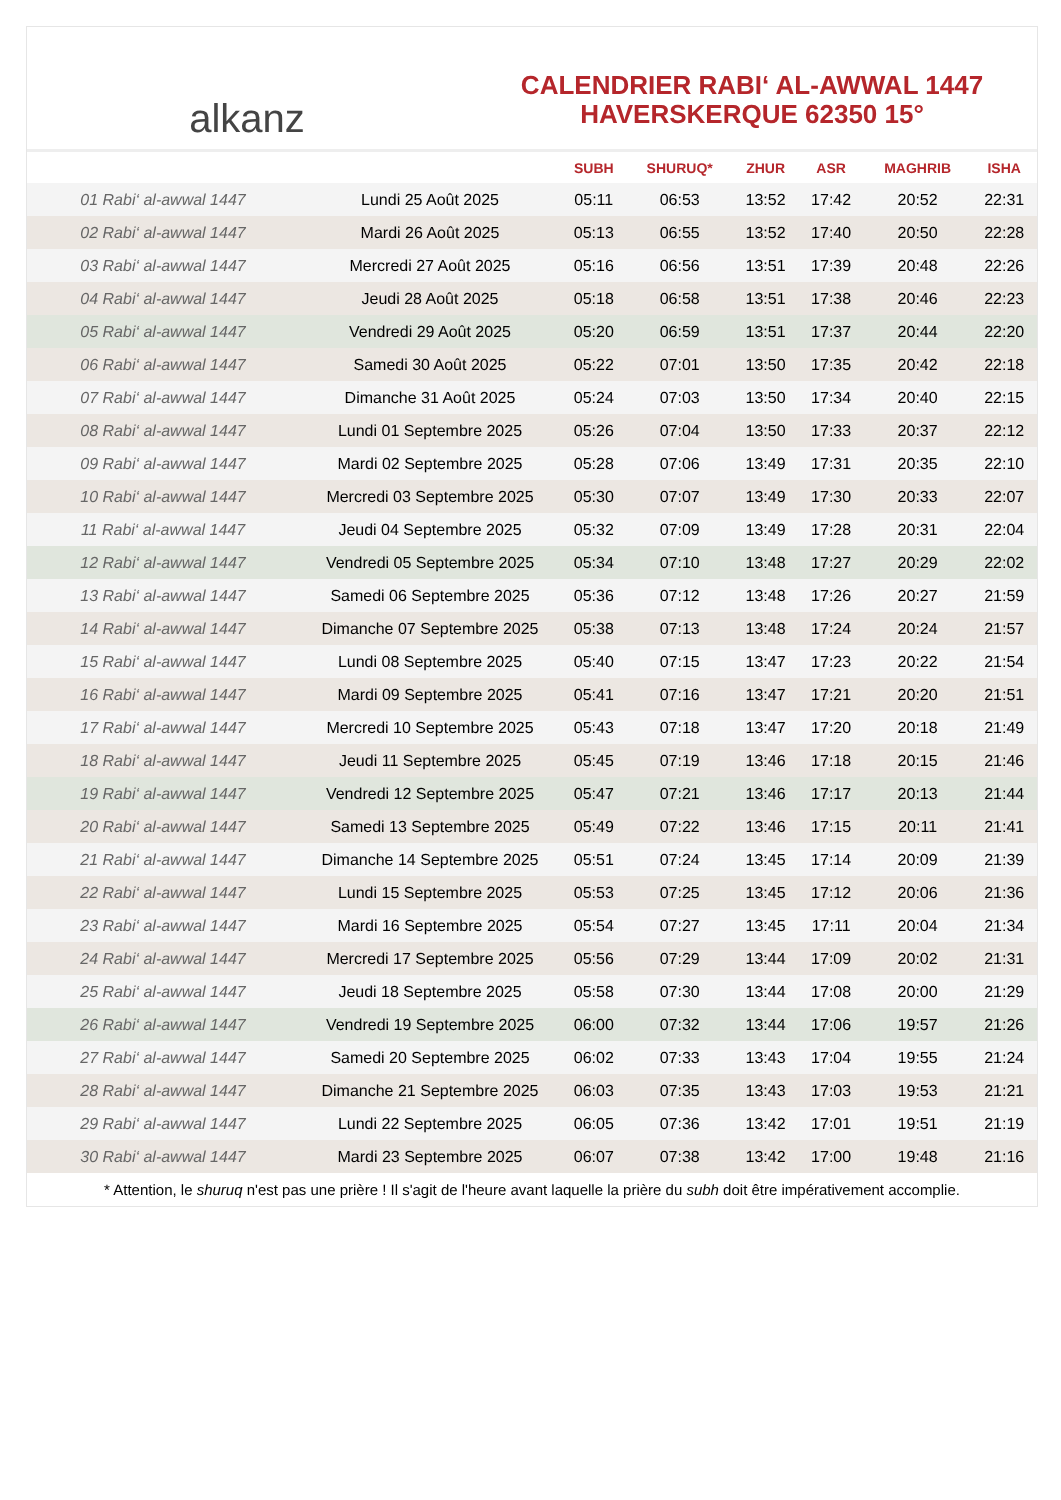alkanz
CALENDRIER RABI‘ AL-AWWAL 1447
HAVERSKERQUE 62350 15°
| | | SUBH | SHURUQ* | ZHUR | ASR | MAGHRIB | ISHA |
| --- | --- | --- | --- | --- | --- | --- | --- |
| 01 Rabi‘ al-awwal 1447 | Lundi 25 Août 2025 | 05:11 | 06:53 | 13:52 | 17:42 | 20:52 | 22:31 |
| 02 Rabi‘ al-awwal 1447 | Mardi 26 Août 2025 | 05:13 | 06:55 | 13:52 | 17:40 | 20:50 | 22:28 |
| 03 Rabi‘ al-awwal 1447 | Mercredi 27 Août 2025 | 05:16 | 06:56 | 13:51 | 17:39 | 20:48 | 22:26 |
| 04 Rabi‘ al-awwal 1447 | Jeudi 28 Août 2025 | 05:18 | 06:58 | 13:51 | 17:38 | 20:46 | 22:23 |
| 05 Rabi‘ al-awwal 1447 | Vendredi 29 Août 2025 | 05:20 | 06:59 | 13:51 | 17:37 | 20:44 | 22:20 |
| 06 Rabi‘ al-awwal 1447 | Samedi 30 Août 2025 | 05:22 | 07:01 | 13:50 | 17:35 | 20:42 | 22:18 |
| 07 Rabi‘ al-awwal 1447 | Dimanche 31 Août 2025 | 05:24 | 07:03 | 13:50 | 17:34 | 20:40 | 22:15 |
| 08 Rabi‘ al-awwal 1447 | Lundi 01 Septembre 2025 | 05:26 | 07:04 | 13:50 | 17:33 | 20:37 | 22:12 |
| 09 Rabi‘ al-awwal 1447 | Mardi 02 Septembre 2025 | 05:28 | 07:06 | 13:49 | 17:31 | 20:35 | 22:10 |
| 10 Rabi‘ al-awwal 1447 | Mercredi 03 Septembre 2025 | 05:30 | 07:07 | 13:49 | 17:30 | 20:33 | 22:07 |
| 11 Rabi‘ al-awwal 1447 | Jeudi 04 Septembre 2025 | 05:32 | 07:09 | 13:49 | 17:28 | 20:31 | 22:04 |
| 12 Rabi‘ al-awwal 1447 | Vendredi 05 Septembre 2025 | 05:34 | 07:10 | 13:48 | 17:27 | 20:29 | 22:02 |
| 13 Rabi‘ al-awwal 1447 | Samedi 06 Septembre 2025 | 05:36 | 07:12 | 13:48 | 17:26 | 20:27 | 21:59 |
| 14 Rabi‘ al-awwal 1447 | Dimanche 07 Septembre 2025 | 05:38 | 07:13 | 13:48 | 17:24 | 20:24 | 21:57 |
| 15 Rabi‘ al-awwal 1447 | Lundi 08 Septembre 2025 | 05:40 | 07:15 | 13:47 | 17:23 | 20:22 | 21:54 |
| 16 Rabi‘ al-awwal 1447 | Mardi 09 Septembre 2025 | 05:41 | 07:16 | 13:47 | 17:21 | 20:20 | 21:51 |
| 17 Rabi‘ al-awwal 1447 | Mercredi 10 Septembre 2025 | 05:43 | 07:18 | 13:47 | 17:20 | 20:18 | 21:49 |
| 18 Rabi‘ al-awwal 1447 | Jeudi 11 Septembre 2025 | 05:45 | 07:19 | 13:46 | 17:18 | 20:15 | 21:46 |
| 19 Rabi‘ al-awwal 1447 | Vendredi 12 Septembre 2025 | 05:47 | 07:21 | 13:46 | 17:17 | 20:13 | 21:44 |
| 20 Rabi‘ al-awwal 1447 | Samedi 13 Septembre 2025 | 05:49 | 07:22 | 13:46 | 17:15 | 20:11 | 21:41 |
| 21 Rabi‘ al-awwal 1447 | Dimanche 14 Septembre 2025 | 05:51 | 07:24 | 13:45 | 17:14 | 20:09 | 21:39 |
| 22 Rabi‘ al-awwal 1447 | Lundi 15 Septembre 2025 | 05:53 | 07:25 | 13:45 | 17:12 | 20:06 | 21:36 |
| 23 Rabi‘ al-awwal 1447 | Mardi 16 Septembre 2025 | 05:54 | 07:27 | 13:45 | 17:11 | 20:04 | 21:34 |
| 24 Rabi‘ al-awwal 1447 | Mercredi 17 Septembre 2025 | 05:56 | 07:29 | 13:44 | 17:09 | 20:02 | 21:31 |
| 25 Rabi‘ al-awwal 1447 | Jeudi 18 Septembre 2025 | 05:58 | 07:30 | 13:44 | 17:08 | 20:00 | 21:29 |
| 26 Rabi‘ al-awwal 1447 | Vendredi 19 Septembre 2025 | 06:00 | 07:32 | 13:44 | 17:06 | 19:57 | 21:26 |
| 27 Rabi‘ al-awwal 1447 | Samedi 20 Septembre 2025 | 06:02 | 07:33 | 13:43 | 17:04 | 19:55 | 21:24 |
| 28 Rabi‘ al-awwal 1447 | Dimanche 21 Septembre 2025 | 06:03 | 07:35 | 13:43 | 17:03 | 19:53 | 21:21 |
| 29 Rabi‘ al-awwal 1447 | Lundi 22 Septembre 2025 | 06:05 | 07:36 | 13:42 | 17:01 | 19:51 | 21:19 |
| 30 Rabi‘ al-awwal 1447 | Mardi 23 Septembre 2025 | 06:07 | 07:38 | 13:42 | 17:00 | 19:48 | 21:16 |
* Attention, le shuruq n'est pas une prière ! Il s'agit de l'heure avant laquelle la prière du subh doit être impérativement accomplie.